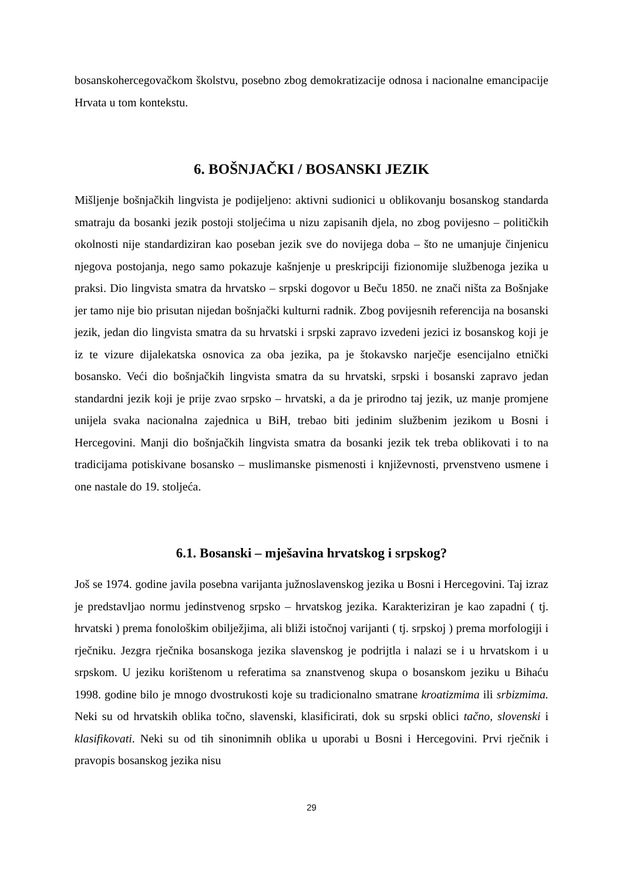bosanskohercegovačkom školstvu, posebno zbog demokratizacije odnosa i nacionalne emancipacije Hrvata u tom kontekstu.
6. BOŠNJAČKI / BOSANSKI JEZIK
Mišljenje bošnjačkih lingvista je podijeljeno: aktivni sudionici u oblikovanju bosanskog standarda smatraju da bosanki jezik postoji stoljećima u nizu zapisanih djela, no zbog povijesno – političkih okolnosti nije standardiziran kao poseban jezik sve do novijega doba – što ne umanjuje činjenicu njegova postojanja, nego samo pokazuje kašnjenje u preskripciji fizionomije službenoga jezika u praksi. Dio lingvista smatra da hrvatsko – srpski dogovor u Beču 1850. ne znači ništa za Bošnjake jer tamo nije bio prisutan nijedan bošnjački kulturni radnik. Zbog povijesnih referencija na bosanski jezik, jedan dio lingvista smatra da su hrvatski i srpski zapravo izvedeni jezici iz bosanskog koji je iz te vizure dijalekatska osnovica za oba jezika, pa je štokavsko narječje esencijalno etnički bosansko. Veći dio bošnjačkih lingvista smatra da su hrvatski, srpski i bosanski zapravo jedan standardni jezik koji je prije zvao srpsko – hrvatski, a da je prirodno taj jezik, uz manje promjene unijela svaka nacionalna zajednica u BiH, trebao biti jedinim službenim jezikom u Bosni i Hercegovini. Manji dio bošnjačkih lingvista smatra da bosanki jezik tek treba oblikovati i to na tradicijama potiskivane bosansko – muslimanske pismenosti i književnosti, prvenstveno usmene i one nastale do 19. stoljeća.
6.1. Bosanski – mješavina hrvatskog i srpskog?
Još se 1974. godine javila posebna varijanta južnoslavenskog jezika u Bosni i Hercegovini. Taj izraz je predstavljao normu jedinstvenog srpsko – hrvatskog jezika. Karakteriziran je kao zapadni ( tj. hrvatski ) prema fonološkim obilježjima, ali bliži istočnoj varijanti ( tj. srpskoj ) prema morfologiji i rječniku. Jezgra rječnika bosanskoga jezika slavenskog je podrijtla i nalazi se i u hrvatskom i u srpskom. U jeziku korištenom u referatima sa znanstvenog skupa o bosanskom jeziku u Bihaću 1998. godine bilo je mnogo dvostrukosti koje su tradicionalno smatrane kroatizmima ili srbizmima. Neki su od hrvatskih oblika točno, slavenski, klasificirati, dok su srpski oblici tačno, slovenski i klasifikovati. Neki su od tih sinonimnih oblika u uporabi u Bosni i Hercegovini. Prvi rječnik i pravopis bosanskog jezika nisu
29